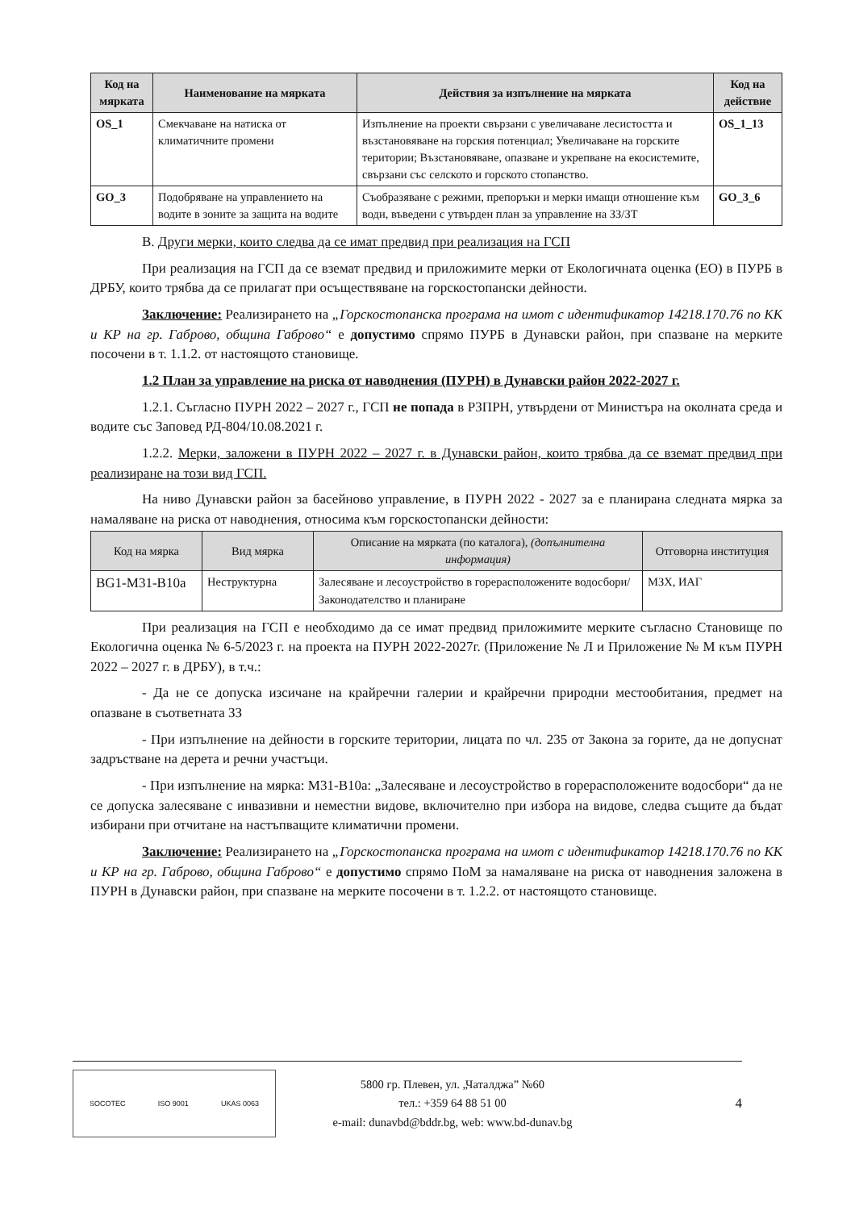| Код на мярката | Наименование на мярката | Действия за изпълнение на мярката | Код на действие |
| --- | --- | --- | --- |
| OS_1 | Смекчаване на натиска от климатичните промени | Изпълнение на проекти свързани с увеличаване лесистостта и възстановяване на горския потенциал; Увеличаване на горските територии; Възстановяване, опазване и укрепване на екосистемите, свързани със селското и горското стопанство. | OS_1_13 |
| GO_3 | Подобряване на управлението на водите в зоните за защита на водите | Съобразяване с режими, препоръки и мерки имащи отношение към води, въведени с утвърден план за управление на ЗЗ/ЗТ | GO_3_6 |
B. Други мерки, които следва да се имат предвид при реализация на ГСП
При реализация на ГСП да се вземат предвид и приложимите мерки от Екологичната оценка (ЕО) в ПУРБ в ДРБУ, които трябва да се прилагат при осъществяване на горскостопански дейности.
Заключение: Реализирането на „Горскостопанска програма на имот с идентификатор 14218.170.76 по КК и КР на гр. Габрово, община Габрово“ е допустимо спрямо ПУРБ в Дунавски район, при спазване на мерките посочени в т. 1.1.2. от настоящото становище.
1.2 План за управление на риска от наводнения (ПУРН) в Дунавски район 2022-2027 г.
1.2.1. Съгласно ПУРН 2022 – 2027 г., ГСП не попада в РЗПРН, утвърдени от Министъра на околната среда и водите със Заповед РД-804/10.08.2021 г.
1.2.2. Мерки, заложени в ПУРН 2022 – 2027 г. в Дунавски район, които трябва да се вземат предвид при реализиране на този вид ГСП.
На ниво Дунавски район за басейново управление, в ПУРН 2022 - 2027 за е планирана следната мярка за намаляване на риска от наводнения, относима към горскостопански дейности:
| Код на мярка | Вид мярка | Описание на мярката (по каталога), (допълнителна информация) | Отговорна институция |
| --- | --- | --- | --- |
| BG1-M31-B10a | Неструктурна | Залесяване и лесоустройство в горерасположените водосбори/Законодателство и планиране | МЗХ, ИАГ |
При реализация на ГСП е необходимо да се имат предвид приложимите мерките съгласно Становище по Екологична оценка № 6-5/2023 г. на проекта на ПУРН 2022-2027г. (Приложение № Л и Приложение № М към ПУРН 2022 – 2027 г. в ДРБУ), в т.ч.:
- Да не се допуска изсичане на крайречни галерии и крайречни природни местообитания, предмет на опазване в съответната ЗЗ
- При изпълнение на дейности в горските територии, лицата по чл. 235 от Закона за горите, да не допуснат задръстване на дерета и речни участъци.
- При изпълнение на мярка: М31-В10а: „Залесяване и лесоустройство в горерасположените водосбори“ да не се допуска залесяване с инвазивни и неместни видове, включително при избора на видове, следва същите да бъдат избирани при отчитане на настъпващите климатични промени.
Заключение: Реализирането на „Горскостопанска програма на имот с идентификатор 14218.170.76 по КК и КР на гр. Габрово, община Габрово“ е допустимо спрямо ПоМ за намаляване на риска от наводнения заложена в ПУРН в Дунавски район, при спазване на мерките посочени в т. 1.2.2. от настоящото становище.
SOCOTEC ISO 9001 UKAS 0063
5800 гр. Плевен, ул. „Чаталджа” №60
тел.: +359 64 88 51 00
e-mail: dunavbd@bddr.bg, web: www.bd-dunav.bg
4